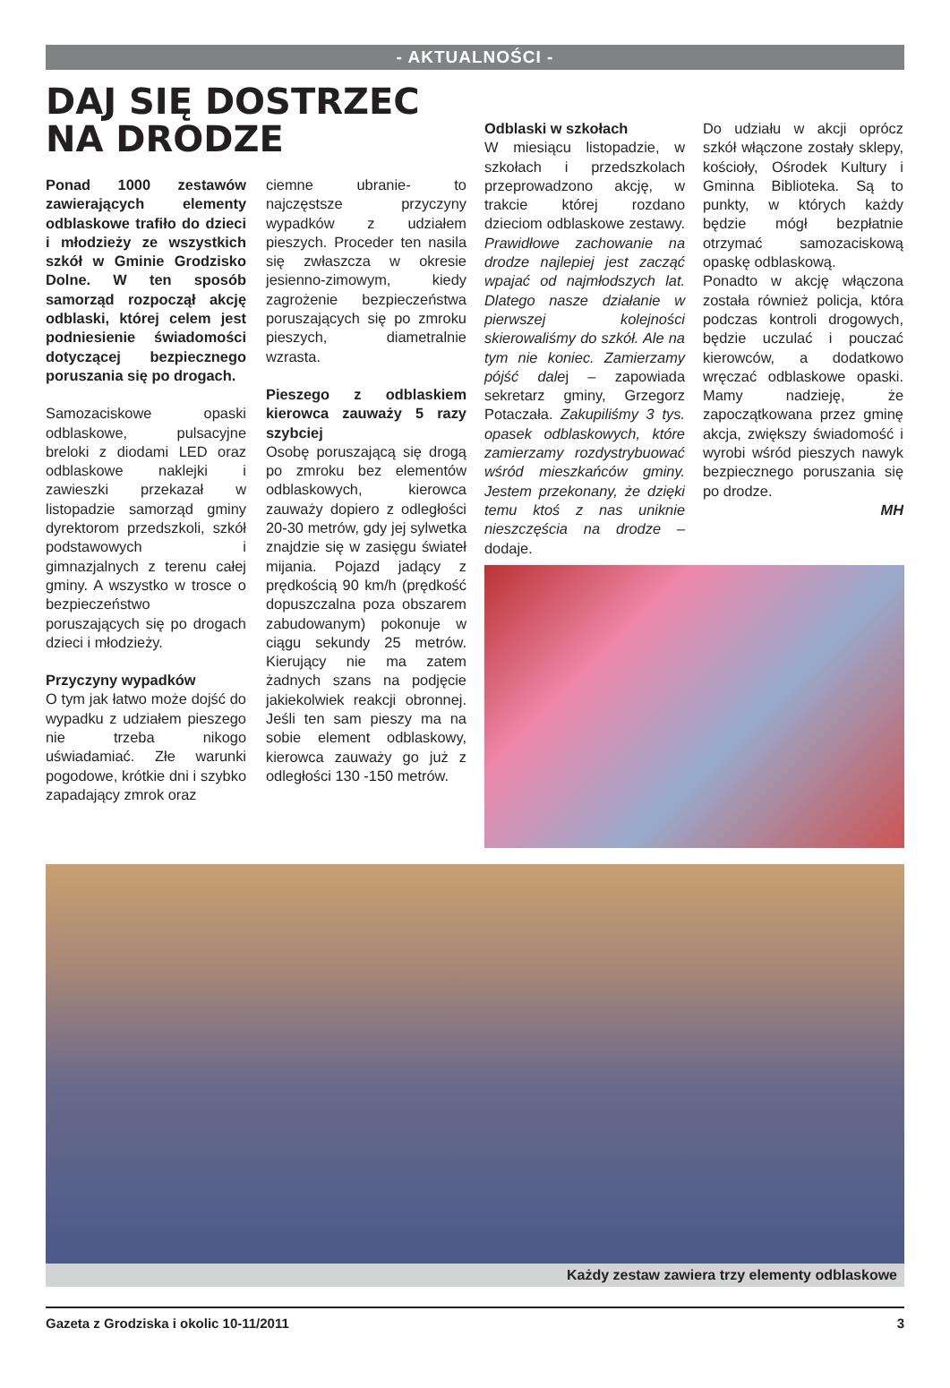- AKTUALNOŚCI -
DAJ SIĘ DOSTRZEC NA DRODZE
Ponad 1000 zestawów zawierających elementy odblaskowe trafiło do dzieci i młodzieży ze wszystkich szkół w Gminie Grodzisko Dolne. W ten sposób samorząd rozpoczął akcję odblaski, której celem jest podniesienie świadomości dotyczącej bezpiecznego poruszania się po drogach.
Samozaciskowe opaski odblaskowe, pulsacyjne breloki z diodami LED oraz odblaskowe naklejki i zawieszki przekazał w listopadzie samorząd gminy dyrektorom przedszkoli, szkół podstawowych i gimnazjalnych z terenu całej gminy. A wszystko w trosce o bezpieczeństwo poruszających się po drogach dzieci i młodzieży.
Przyczyny wypadków
O tym jak łatwo może dojść do wypadku z udziałem pieszego nie trzeba nikogo uświadamiać. Złe warunki pogodowe, krótkie dni i szybko zapadający zmrok oraz
ciemne ubranie- to najczęstsze przyczyny wypadków z udziałem pieszych. Proceder ten nasila się zwłaszcza w okresie jesienno-zimowym, kiedy zagrożenie bezpieczeństwa poruszających się po zmroku pieszych, diametralnie wzrasta.
Pieszego z odblaskiem kierowca zauważy 5 razy szybciej
Osobę poruszającą się drogą po zmroku bez elementów odblaskowych, kierowca zauważy dopiero z odległości 20-30 metrów, gdy jej sylwetka znajdzie się w zasięgu świateł mijania. Pojazd jadący z prędkością 90 km/h (prędkość dopuszczalna poza obszarem zabudowanym) pokonuje w ciągu sekundy 25 metrów. Kierujący nie ma zatem żadnych szans na podjęcie jakiekolwiek reakcji obronnej. Jeśli ten sam pieszy ma na sobie element odblaskowy, kierowca zauważy go już z odległości 130 -150 metrów.
Odblaski w szkołach
W miesiącu listopadzie, w szkołach i przedszkolach przeprowadzono akcję, w trakcie której rozdano dzieciom odblaskowe zestawy. Prawidłowe zachowanie na drodze najlepiej jest zacząć wpajać od najmłodszych lat. Dlatego nasze działanie w pierwszej kolejności skierowaliśmy do szkół. Ale na tym nie koniec. Zamierzamy pójść dalej – zapowiada sekretarz gminy, Grzegorz Potaczała. Zakupiliśmy 3 tys. opasek odblaskowych, które zamierzamy rozdystrybuować wśród mieszkańców gminy. Jestem przekonany, że dzięki temu ktoś z nas uniknie nieszczęścia na drodze – dodaje.
Do udziału w akcji oprócz szkół włączone zostały sklepy, kościoły, Ośrodek Kultury i Gminna Biblioteka. Są to punkty, w których każdy będzie mógł bezpłatnie otrzymać samozaciskową opaskę odblaskową.
Ponadto w akcję włączona została również policja, która podczas kontroli drogowych, będzie uczulać i pouczać kierowców, a dodatkowo wręczać odblaskowe opaski. Mamy nadzieję, że zapoczątkowana przez gminę akcja, zwiększy świadomość i wyrobi wśród pieszych nawyk bezpiecznego poruszania się po drodze.
MH
Każdy zestaw zawiera trzy elementy odblaskowe
Gazeta z Grodziska i okolic 10-11/2011 3